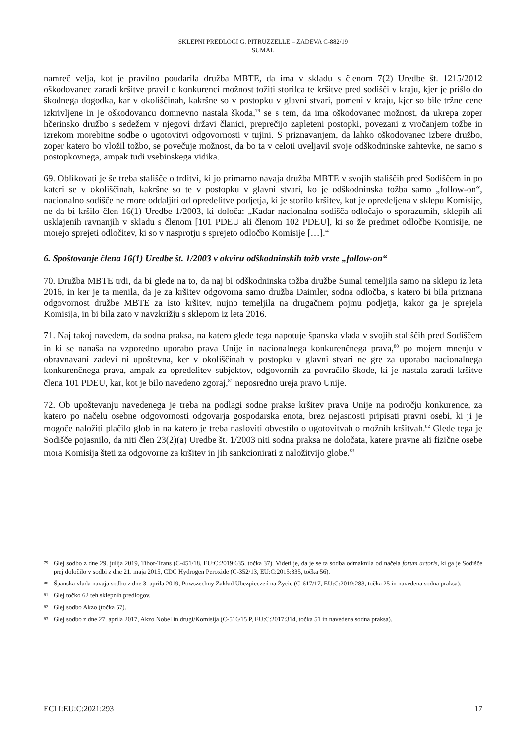SKLEPNI PREDLOGI G. PITRUZZELLE – ZADEVA C-882/19
SUMAL
namreč velja, kot je pravilno poudarila družba MBTE, da ima v skladu s členom 7(2) Uredbe št. 1215/2012 oškodovanec zaradi kršitve pravil o konkurenci možnost tožiti storilca te kršitve pred sodišči v kraju, kjer je prišlo do škodnega dogodka, kar v okoliščinah, kakršne so v postopku v glavni stvari, pomeni v kraju, kjer so bile tržne cene izkrivljene in je oškodovancu domnevno nastala škoda,<sup>79</sup> se s tem, da ima oškodovanec možnost, da ukrepa zoper hčerinsko družbo s sedežem v njegovi državi članici, preprečijo zapleteni postopki, povezani z vročanjem tožbe in izrekom morebitne sodbe o ugotovitvi odgovornosti v tujini. S priznavanjem, da lahko oškodovanec izbere družbo, zoper katero bo vložil tožbo, se povečuje možnost, da bo ta v celoti uveljavil svoje odškodninske zahtevke, ne samo s postopkovnega, ampak tudi vsebinskega vidika.
69. Oblikovati je še treba stališče o trditvi, ki jo primarno navaja družba MBTE v svojih stališčih pred Sodiščem in po kateri se v okoliščinah, kakršne so te v postopku v glavni stvari, ko je odškodninska tožba samo „follow-on“, nacionalno sodišče ne more oddaljiti od opredelitve podjetja, ki je storilo kršitev, kot je opredeljena v sklepu Komisije, ne da bi kršilo člen 16(1) Uredbe 1/2003, ki določa: „Kadar nacionalna sodišča odločajo o sporazumih, sklepih ali usklajenih ravnanjih v skladu s členom [101 PDEU ali členom 102 PDEU], ki so že predmet odločbe Komisije, ne morejo sprejeti odločitev, ki so v nasprotju s sprejeto odločbo Komisije […].“
6. Spoštovanje člena 16(1) Uredbe št. 1/2003 v okviru odškodninskih tožb vrste „follow-on“
70. Družba MBTE trdi, da bi glede na to, da naj bi odškodninska tožba družbe Sumal temeljila samo na sklepu iz leta 2016, in ker je ta menila, da je za kršitev odgovorna samo družba Daimler, sodna odločba, s katero bi bila priznana odgovornost družbe MBTE za isto kršitev, nujno temeljila na drugačnem pojmu podjetja, kakor ga je sprejela Komisija, in bi bila zato v navzkrižju s sklepom iz leta 2016.
71. Naj takoj navedem, da sodna praksa, na katero glede tega napotuje španska vlada v svojih stališčih pred Sodiščem in ki se nanaša na vzporedno uporabo prava Unije in nacionalnega konkurenčnega prava,<sup>80</sup> po mojem mnenju v obravnavani zadevi ni upoštevna, ker v okoliščinah v postopku v glavni stvari ne gre za uporabo nacionalnega konkurenčnega prava, ampak za opredelitev subjektov, odgovornih za povračilo škode, ki je nastala zaradi kršitve člena 101 PDEU, kar, kot je bilo navedeno zgoraj,<sup>81</sup> neposredno ureja pravo Unije.
72. Ob upoštevanju navedenega je treba na podlagi sodne prakse kršitev prava Unije na področju konkurence, za katero po načelu osebne odgovornosti odgovarja gospodarska enota, brez nejasnosti pripisati pravni osebi, ki ji je mogoče naložiti plačilo glob in na katero je treba nasloviti obvestilo o ugotovitvah o možnih kršitvah.<sup>82</sup> Glede tega je Sodišče pojasnilo, da niti člen 23(2)(a) Uredbe št. 1/2003 niti sodna praksa ne določata, katere pravne ali fizične osebe mora Komisija šteti za odgovorne za kršitev in jih sankcionirati z naložitvijo globe.<sup>83</sup>
79 Glej sodbo z dne 29. julija 2019, Tibor-Trans (C-451/18, EU:C:2019:635, točka 37). Videti je, da je se ta sodba odmaknila od načela forum actoris, ki ga je Sodišče prej določilo v sodbi z dne 21. maja 2015, CDC Hydrogen Peroxide (C-352/13, EU:C:2015:335, točka 56).
80 Španska vlada navaja sodbo z dne 3. aprila 2019, Powszechny Zakład Ubezpieczeń na Życie (C-617/17, EU:C:2019:283, točka 25 in navedena sodna praksa).
81 Glej točko 62 teh sklepnih predlogov.
82 Glej sodbo Akzo (točka 57).
83 Glej sodbo z dne 27. aprila 2017, Akzo Nobel in drugi/Komisija (C-516/15 P, EU:C:2017:314, točka 51 in navedena sodna praksa).
ECLI:EU:C:2021:293 17